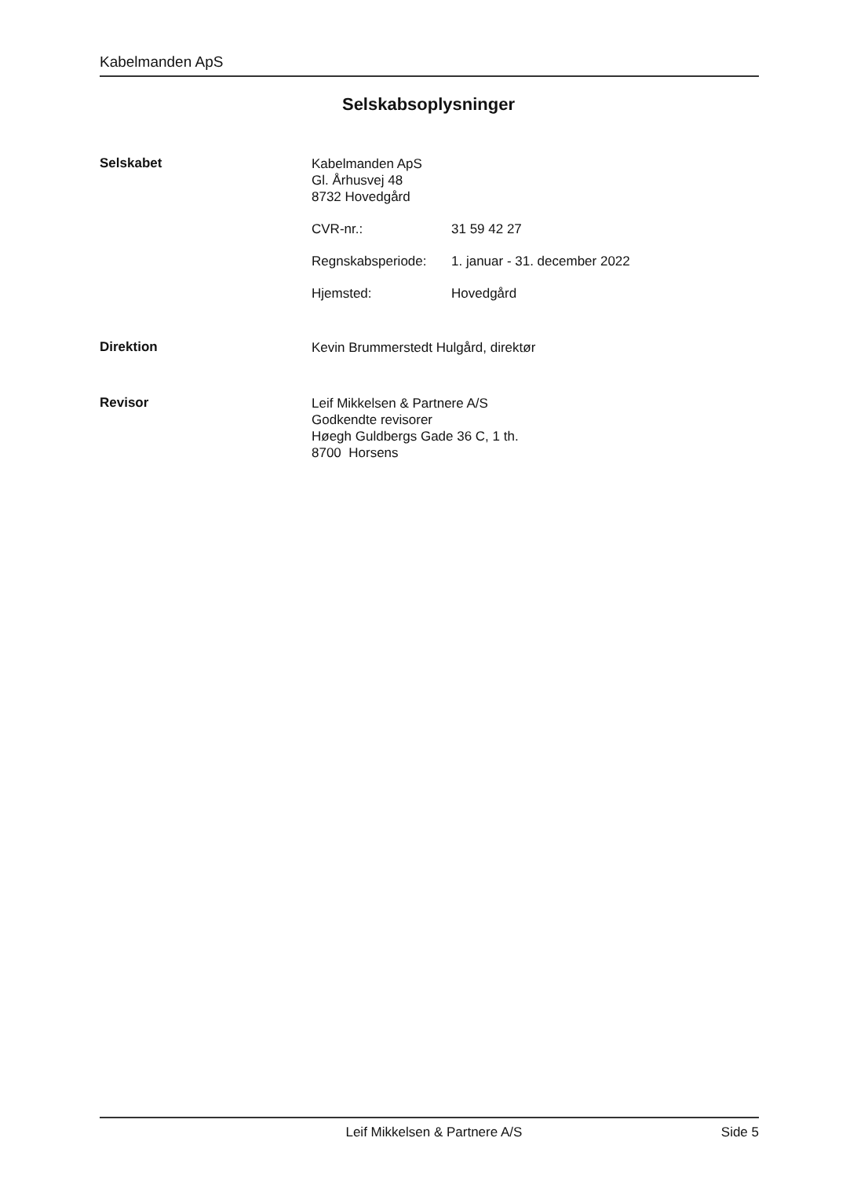Kabelmanden ApS
Selskabsoplysninger
Selskabet
Kabelmanden ApS
Gl. Århusvej 48
8732 Hovedgård
CVR-nr.: 31 59 42 27
Regnskabsperiode: 1. januar - 31. december 2022
Hjemsted: Hovedgård
Direktion
Kevin Brummerstedt Hulgård, direktør
Revisor
Leif Mikkelsen & Partnere A/S
Godkendte revisorer
Høegh Guldbergs Gade 36 C, 1 th.
8700 Horsens
Leif Mikkelsen & Partnere A/S Side 5